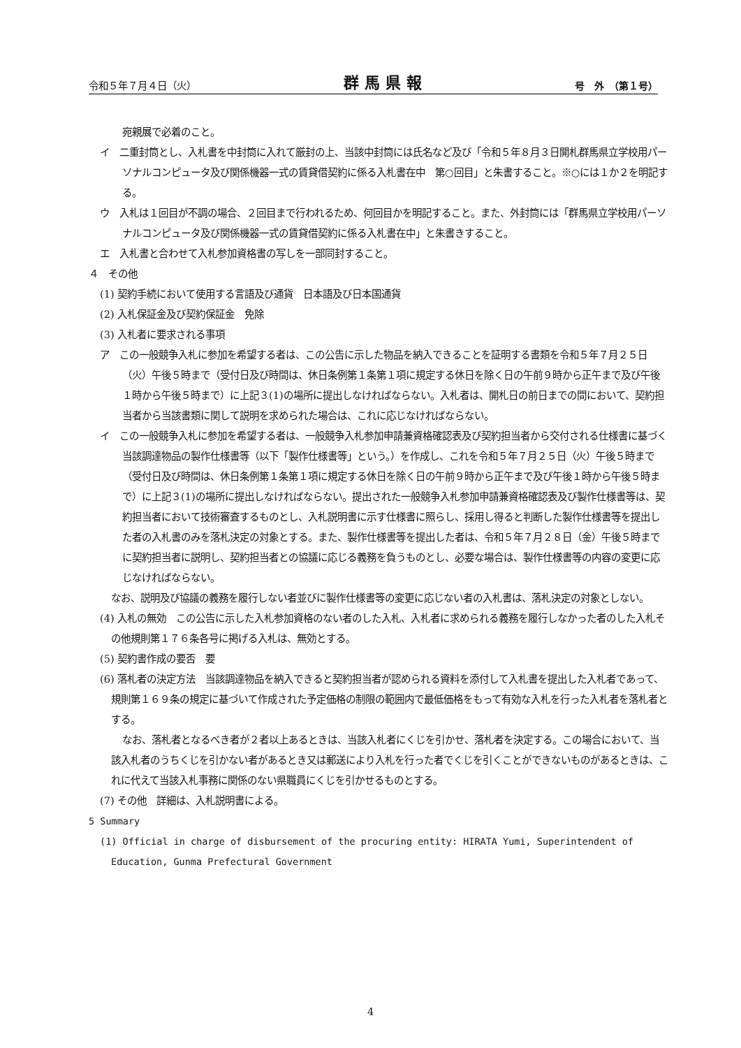令和５年７月４日（火） 群馬県報 号　外　（第１号）
宛親展で必着のこと。
イ　二重封筒とし、入札書を中封筒に入れて厳封の上、当該中封筒には氏名など及び「令和５年８月３日開札群馬県立学校用パーソナルコンピュータ及び関係機器一式の賃貸借契約に係る入札書在中　第○回目」と朱書すること。※○には１か２を明記する。
ウ　入札は１回目が不調の場合、２回目まで行われるため、何回目かを明記すること。また、外封筒には「群馬県立学校用パーソナルコンピュータ及び関係機器一式の賃貸借契約に係る入札書在中」と朱書きすること。
エ　入札書と合わせて入札参加資格書の写しを一部同封すること。
４　その他
(1) 契約手続において使用する言語及び通貨　日本語及び日本国通貨
(2) 入札保証金及び契約保証金　免除
(3) 入札者に要求される事項
ア　この一般競争入札に参加を希望する者は、この公告に示した物品を納入できることを証明する書類を令和５年７月２５日（火）午後５時まで（受付日及び時間は、休日条例第１条第１項に規定する休日を除く日の午前９時から正午まで及び午後１時から午後５時まで）に上記３(1)の場所に提出しなければならない。入札者は、開札日の前日までの間において、契約担当者から当該書類に関して説明を求められた場合は、これに応じなければならない。
イ　この一般競争入札に参加を希望する者は、一般競争入札参加申請兼資格確認表及び契約担当者から交付される仕様書に基づく当該調達物品の製作仕様書等（以下「製作仕様書等」という。）を作成し、これを令和５年７月２５日（火）午後５時まで（受付日及び時間は、休日条例第１条第１項に規定する休日を除く日の午前９時から正午まで及び午後１時から午後５時まで）に上記３(1)の場所に提出しなければならない。提出された一般競争入札参加申請兼資格確認表及び製作仕様書等は、契約担当者において技術審査するものとし、入札説明書に示す仕様書に照らし、採用し得ると判断した製作仕様書等を提出した者の入札書のみを落札決定の対象とする。また、製作仕様書等を提出した者は、令和５年７月２８日（金）午後５時までに契約担当者に説明し、契約担当者との協議に応じる義務を負うものとし、必要な場合は、製作仕様書等の内容の変更に応じなければならない。
なお、説明及び協議の義務を履行しない者並びに製作仕様書等の変更に応じない者の入札書は、落札決定の対象としない。
(4) 入札の無効　この公告に示した入札参加資格のない者のした入札、入札者に求められる義務を履行しなかった者のした入札その他規則第１７６条各号に掲げる入札は、無効とする。
(5) 契約書作成の要否　要
(6) 落札者の決定方法　当該調達物品を納入できると契約担当者が認められる資料を添付して入札書を提出した入札者であって、規則第１６９条の規定に基づいて作成された予定価格の制限の範囲内で最低価格をもって有効な入札を行った入札者を落札者とする。
なお、落札者となるべき者が２者以上あるときは、当該入札者にくじを引かせ、落札者を決定する。この場合において、当該入札者のうちくじを引かない者があるとき又は郵送により入札を行った者でくじを引くことができないものがあるときは、これに代えて当該入札事務に関係のない県職員にくじを引かせるものとする。
(7) その他　詳細は、入札説明書による。
5 Summary
(1) Official in charge of disbursement of the procuring entity: HIRATA Yumi, Superintendent of Education, Gunma Prefectural Government
4